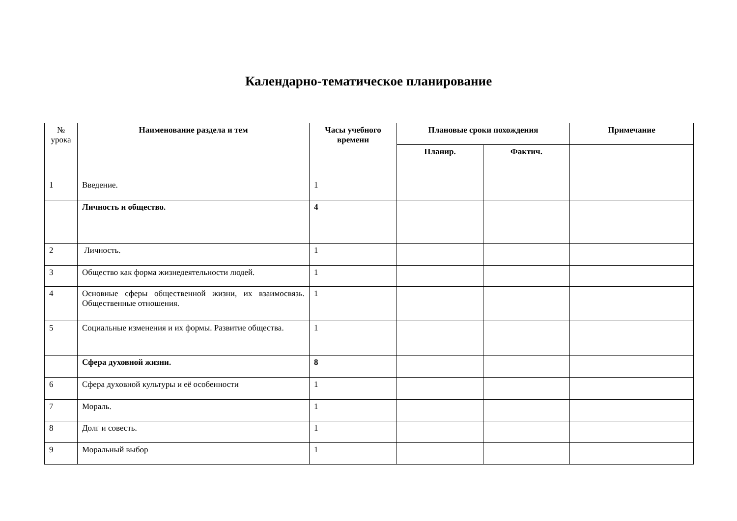Календарно-тематическое планирование
| № урока | Наименование раздела и тем | Часы учебного времени | Плановые сроки похождения | | Примечание |
| --- | --- | --- | --- | --- | --- |
| | | | Планир. | Фактич. | |
| 1 | Введение. | 1 | | | |
| | Личность и общество. | 4 | | | |
| 2 | Личность. | 1 | | | |
| 3 | Общество как форма жизнедеятельности людей. | 1 | | | |
| 4 | Основные сферы общественной жизни, их взаимосвязь. Общественные отношения. | 1 | | | |
| 5 | Социальные изменения и их формы. Развитие общества. | 1 | | | |
| | Сфера духовной жизни. | 8 | | | |
| 6 | Сфера духовной культуры и её особенности | 1 | | | |
| 7 | Мораль. | 1 | | | |
| 8 | Долг и совесть. | 1 | | | |
| 9 | Моральный выбор | 1 | | | |